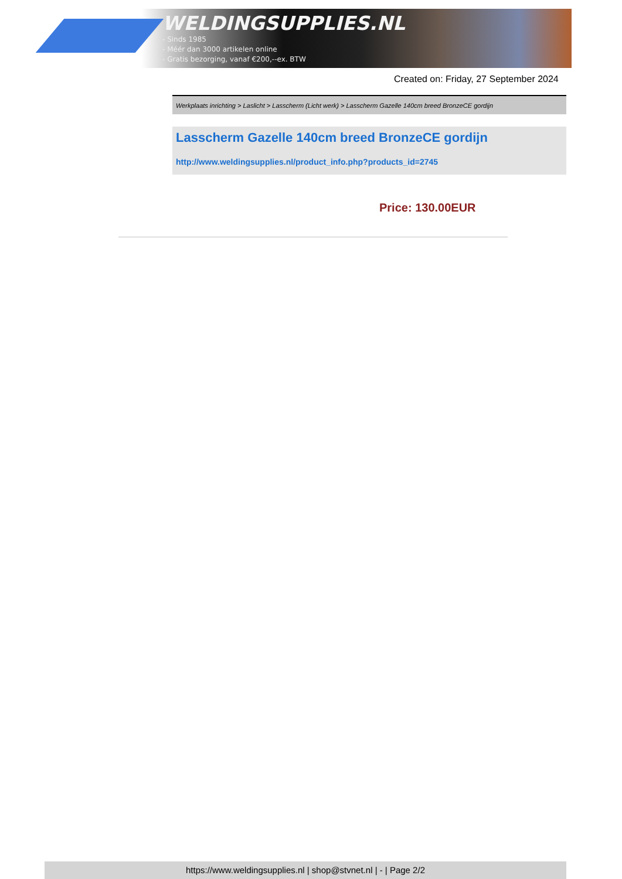WELDINGSUPPLIES.NL
- Sinds 1985
- Méér dan 3000 artikelen online
- Gratis bezorging, vanaf €200,--ex. BTW
Created on: Friday, 27 September 2024
Werkplaats inrichting > Laslicht > Lasscherm (Licht werk) > Lasscherm Gazelle 140cm breed BronzeCE gordijn
Lasscherm Gazelle 140cm breed BronzeCE gordijn
http://www.weldingsupplies.nl/product_info.php?products_id=2745
Price: 130.00EUR
https://www.weldingsupplies.nl | shop@stvnet.nl | - | Page 2/2